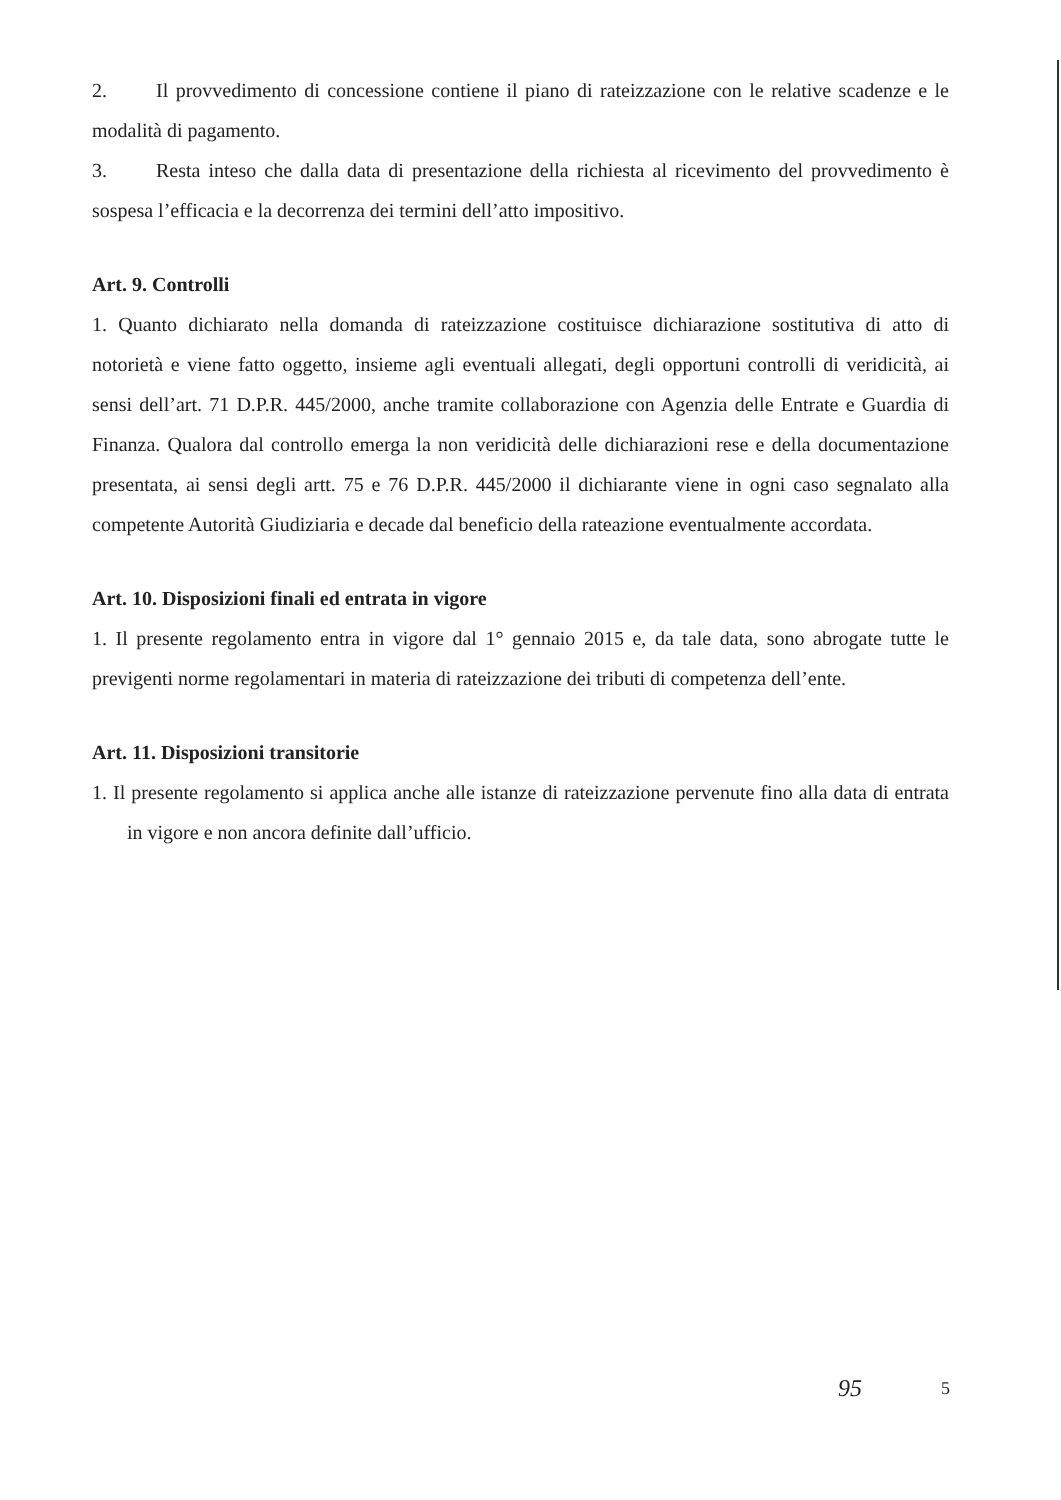2. Il provvedimento di concessione contiene il piano di rateizzazione con le relative scadenze e le modalità di pagamento.
3. Resta inteso che dalla data di presentazione della richiesta al ricevimento del provvedimento è sospesa l’efficacia e la decorrenza dei termini dell’atto impositivo.
Art. 9. Controlli
1. Quanto dichiarato nella domanda di rateizzazione costituisce dichiarazione sostitutiva di atto di notorietà e viene fatto oggetto, insieme agli eventuali allegati, degli opportuni controlli di veridicità, ai sensi dell’art. 71 D.P.R. 445/2000, anche tramite collaborazione con Agenzia delle Entrate e Guardia di Finanza. Qualora dal controllo emerga la non veridicità delle dichiarazioni rese e della documentazione presentata, ai sensi degli artt. 75 e 76 D.P.R. 445/2000 il dichiarante viene in ogni caso segnalato alla competente Autorità Giudiziaria e decade dal beneficio della rateazione eventualmente accordata.
Art. 10. Disposizioni finali ed entrata in vigore
1. Il presente regolamento entra in vigore dal 1° gennaio 2015 e, da tale data, sono abrogate tutte le previgenti norme regolamentari in materia di rateizzazione dei tributi di competenza dell’ente.
Art. 11. Disposizioni transitorie
1. Il presente regolamento si applica anche alle istanze di rateizzazione pervenute fino alla data di entrata in vigore e non ancora definite dall’ufficio.
95 5